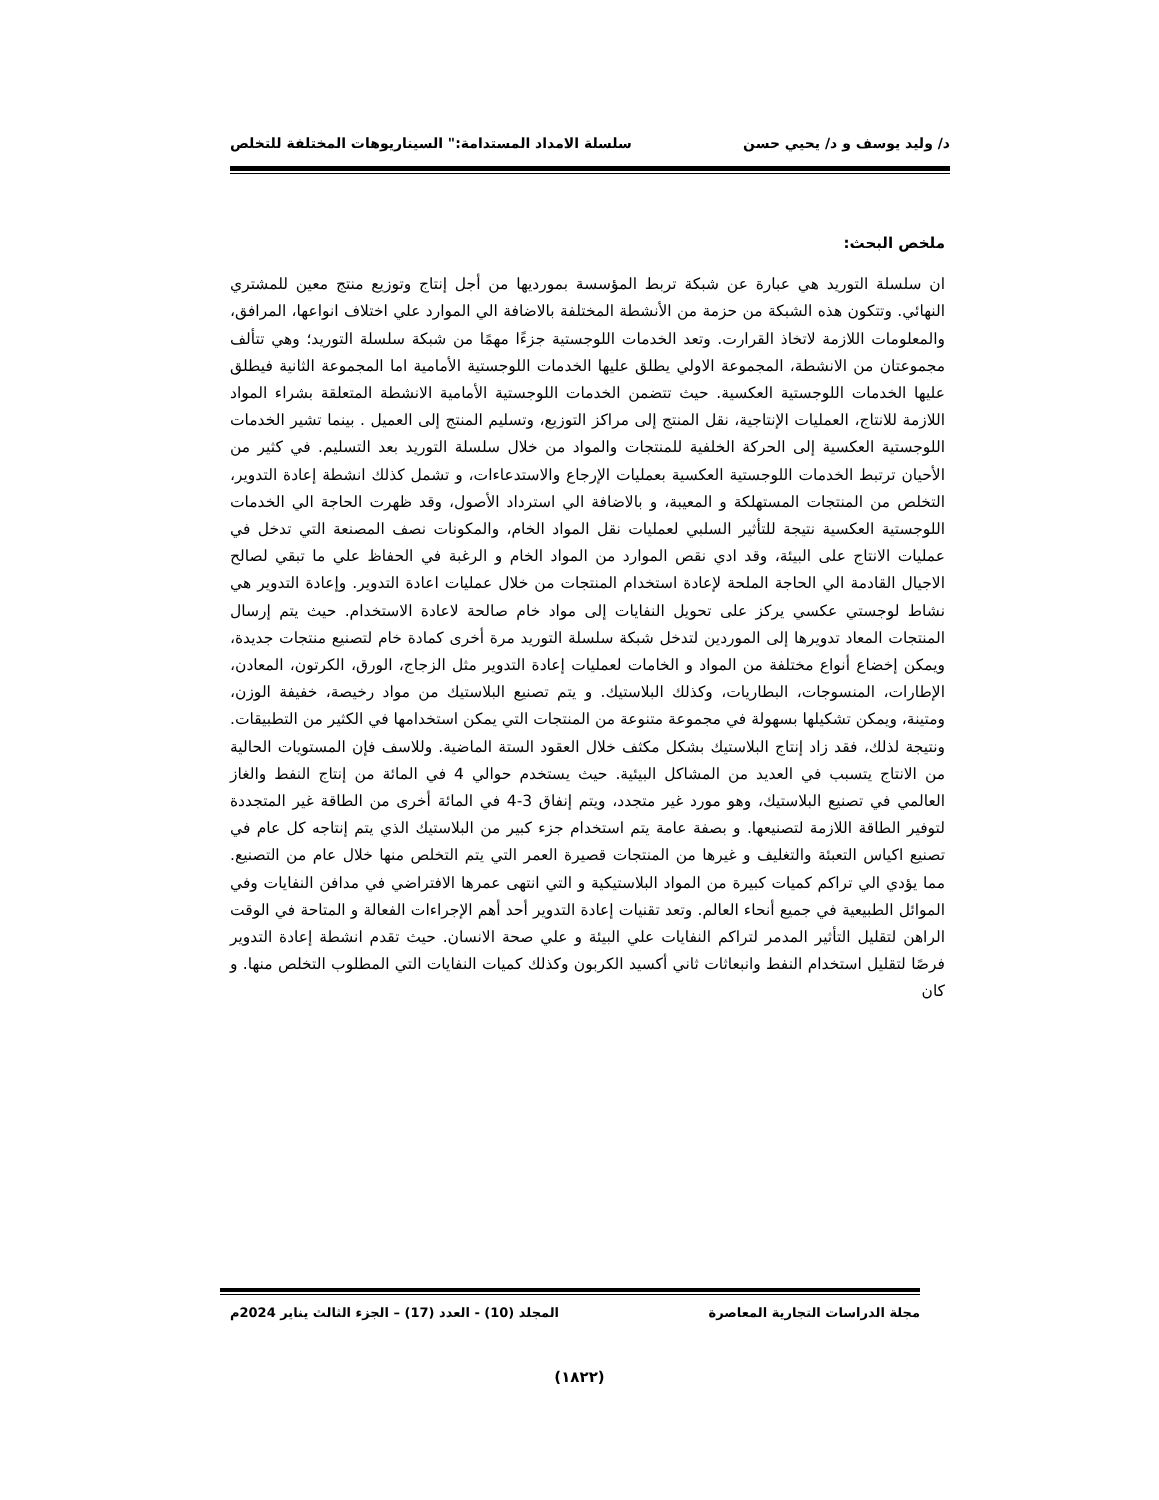د/ وليد يوسف و د/ يحيي حسن سلسلة الامداد المستدامة:" السيناريوهات المختلفة للتخلص
ملخص البحث:
ان سلسلة التوريد هي عبارة عن شبكة تربط المؤسسة بمورديها من أجل إنتاج وتوزيع منتج معين للمشتري النهائي. وتتكون هذه الشبكة من حزمة من الأنشطة المختلفة بالاضافة الي الموارد علي اختلاف انواعها، المرافق، والمعلومات اللازمة لاتخاذ القرارت. وتعد الخدمات اللوجستية جزءًا مهمًا من شبكة سلسلة التوريد؛ وهي تتألف مجموعتان من الانشطة، المجموعة الاولي يطلق عليها الخدمات اللوجستية الأمامية اما المجموعة الثانية فيطلق عليها الخدمات اللوجستية العكسية. حيث تتضمن الخدمات اللوجستية الأمامية الانشطة المتعلقة بشراء المواد اللازمة للانتاج، العمليات الإنتاجية، نقل المنتج إلى مراكز التوزيع، وتسليم المنتج إلى العميل . بينما تشير الخدمات اللوجستية العكسية إلى الحركة الخلفية للمنتجات والمواد من خلال سلسلة التوريد بعد التسليم. في كثير من الأحيان ترتبط الخدمات اللوجستية العكسية بعمليات الإرجاع والاستدعاءات، و تشمل كذلك انشطة إعادة التدوير، التخلص من المنتجات المستهلكة و المعيبة، و بالاضافة الي استرداد الأصول، وقد ظهرت الحاجة الي الخدمات اللوجستية العكسية نتيجة للتأثير السلبي لعمليات نقل المواد الخام، والمكونات نصف المصنعة التي تدخل في عمليات الانتاج على البيئة، وقد ادي نقص الموارد من المواد الخام و الرغبة في الحفاظ علي ما تبقي لصالح الاجيال القادمة الي الحاجة الملحة لإعادة استخدام المنتجات من خلال عمليات اعادة التدوير. وإعادة التدوير هي نشاط لوجستي عكسي يركز على تحويل النفايات إلى مواد خام صالحة لاعادة الاستخدام. حيث يتم إرسال المنتجات المعاد تدويرها إلى الموردين لتدخل شبكة سلسلة التوريد مرة أخرى كمادة خام لتصنيع منتجات جديدة، ويمكن إخضاع أنواع مختلفة من المواد و الخامات لعمليات إعادة التدوير مثل الزجاج، الورق، الكرتون، المعادن، الإطارات، المنسوجات، البطاريات، وكذلك البلاستيك. و يتم تصنيع البلاستيك من مواد رخيصة، خفيفة الوزن، ومتينة، ويمكن تشكيلها بسهولة في مجموعة متنوعة من المنتجات التي يمكن استخدامها في الكثير من التطبيقات. ونتيجة لذلك، فقد زاد إنتاج البلاستيك بشكل مكثف خلال العقود الستة الماضية. وللاسف فإن المستويات الحالية من الانتاج يتسبب في العديد من المشاكل البيئية. حيث يستخدم حوالي 4 في المائة من إنتاج النفط والغاز العالمي في تصنيع البلاستيك، وهو مورد غير متجدد، ويتم إنفاق 3-4 في المائة أخرى من الطاقة غير المتجددة لتوفير الطاقة اللازمة لتصنيعها. و بصفة عامة يتم استخدام جزء كبير من البلاستيك الذي يتم إنتاجه كل عام في تصنيع اكياس التعبئة والتغليف و غيرها من المنتجات قصيرة العمر التي يتم التخلص منها خلال عام من التصنيع. مما يؤدي الي تراكم كميات كبيرة من المواد البلاستيكية و التي انتهى عمرها الافتراضي في مدافن النفايات وفي الموائل الطبيعية في جميع أنحاء العالم. وتعد تقنيات إعادة التدوير أحد أهم الإجراءات الفعالة و المتاحة في الوقت الراهن لتقليل التأثير المدمر لتراكم النفايات علي البيئة و علي صحة الانسان. حيث تقدم انشطة إعادة التدوير فرصًا لتقليل استخدام النفط وانبعاثات ثاني أكسيد الكربون وكذلك كميات النفايات التي المطلوب التخلص منها. و كان
مجلة الدراسات التجارية المعاصرة المجلد (10) - العدد (17) – الجزء الثالث يناير 2024م
(١٨٢٢)